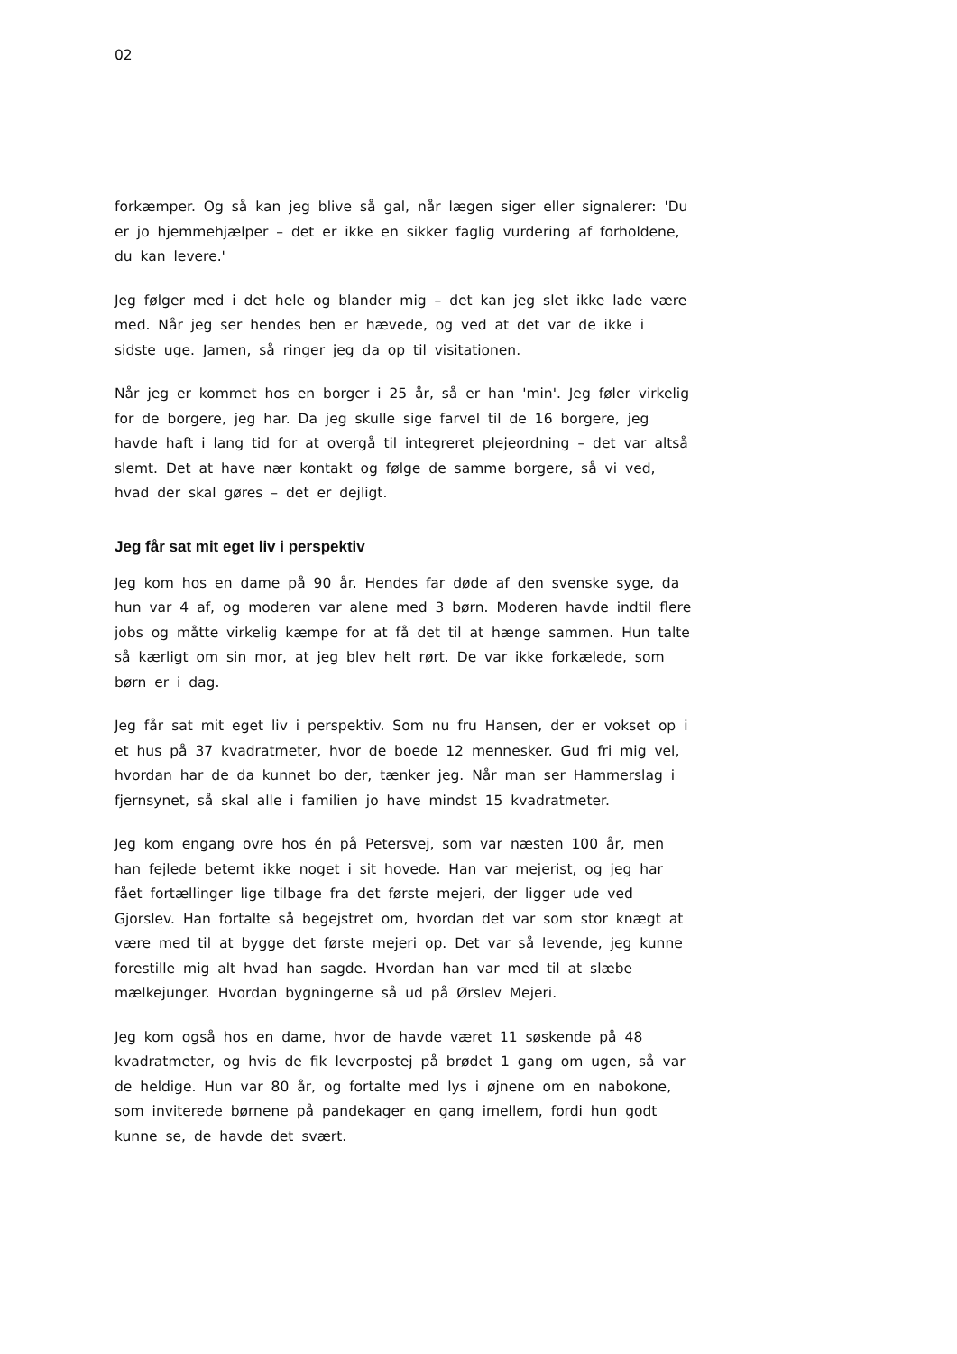02
forkæmper. Og så kan jeg blive så gal, når lægen siger eller signalerer: 'Du er jo hjemmehjælper – det er ikke en sikker faglig vurdering af forholdene, du kan levere.'
Jeg følger med i det hele og blander mig – det kan jeg slet ikke lade være med. Når jeg ser hendes ben er hævede, og ved at det var de ikke i sidste uge. Jamen, så ringer jeg da op til visitationen.
Når jeg er kommet hos en borger i 25 år, så er han 'min'. Jeg føler virkelig for de borgere, jeg har. Da jeg skulle sige farvel til de 16 borgere, jeg havde haft i lang tid for at overgå til integreret plejeordning – det var altså slemt. Det at have nær kontakt og følge de samme borgere, så vi ved, hvad der skal gøres – det er dejligt.
Jeg får sat mit eget liv i perspektiv
Jeg kom hos en dame på 90 år. Hendes far døde af den svenske syge, da hun var 4 af, og moderen var alene med 3 børn. Moderen havde indtil flere jobs og måtte virkelig kæmpe for at få det til at hænge sammen. Hun talte så kærligt om sin mor, at jeg blev helt rørt. De var ikke forkælede, som børn er i dag.
Jeg får sat mit eget liv i perspektiv. Som nu fru Hansen, der er vokset op i et hus på 37 kvadratmeter, hvor de boede 12 mennesker. Gud fri mig vel, hvordan har de da kunnet bo der, tænker jeg. Når man ser Hammerslag i fjernsynet, så skal alle i familien jo have mindst 15 kvadratmeter.
Jeg kom engang ovre hos én på Petersvej, som var næsten 100 år, men han fejlede betemt ikke noget i sit hovede. Han var mejerist, og jeg har fået fortællinger lige tilbage fra det første mejeri, der ligger ude ved Gjorslev. Han fortalte så begejstret om, hvordan det var som stor knægt at være med til at bygge det første mejeri op. Det var så levende, jeg kunne forestille mig alt hvad han sagde. Hvordan han var med til at slæbe mælkejunger. Hvordan bygningerne så ud på Ørslev Mejeri.
Jeg kom også hos en dame, hvor de havde været 11 søskende på 48 kvadratmeter, og hvis de fik leverpostej på brødet 1 gang om ugen, så var de heldige. Hun var 80 år, og fortalte med lys i øjnene om en nabokone, som inviterede børnene på pandekager en gang imellem, fordi hun godt kunne se, de havde det svært.